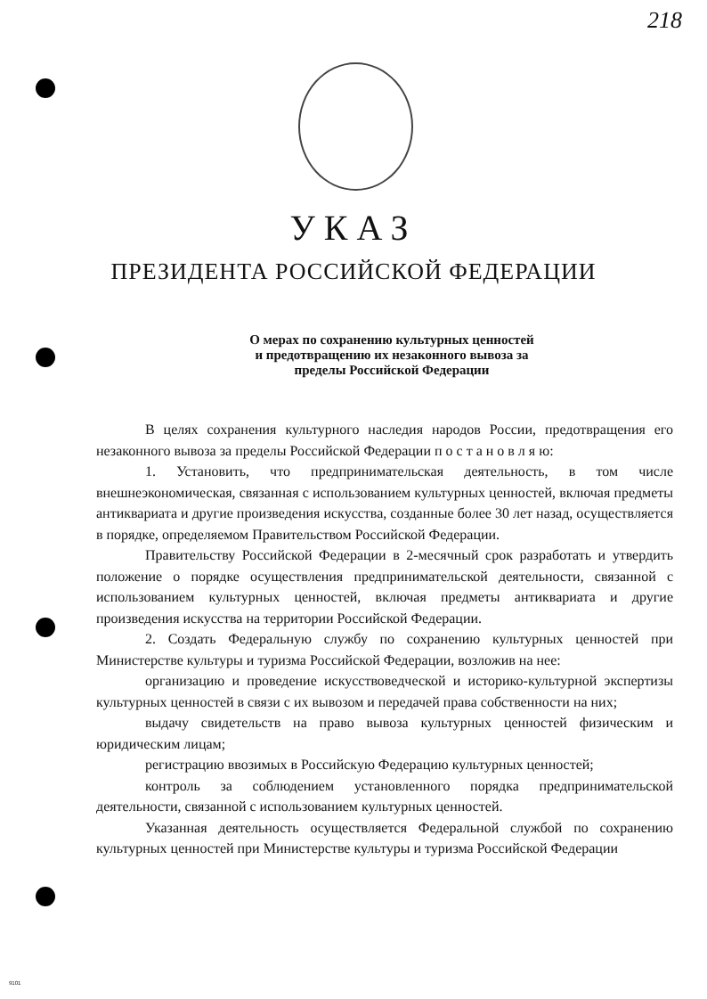218
УКАЗ
ПРЕЗИДЕНТА РОССИЙСКОЙ ФЕДЕРАЦИИ
О мерах по сохранению культурных ценностей
и предотвращению их незаконного вывоза за
пределы Российской Федерации
В целях сохранения культурного наследия народов России, предотвращения его незаконного вывоза за пределы Российской Федерации п о с т а н о в л я ю:
1. Установить, что предпринимательская деятельность, в том числе внешнеэкономическая, связанная с использованием культурных ценностей, включая предметы антиквариата и другие произведения искусства, созданные более 30 лет назад, осуществляется в порядке, определяемом Правительством Российской Федерации.
Правительству Российской Федерации в 2-месячный срок разработать и утвердить положение о порядке осуществления предпринимательской деятельности, связанной с использованием культурных ценностей, включая предметы антиквариата и другие произведения искусства на территории Российской Федерации.
2. Создать Федеральную службу по сохранению культурных ценностей при Министерстве культуры и туризма Российской Федерации, возложив на нее:
организацию и проведение искусствоведческой и историко-культурной экспертизы культурных ценностей в связи с их вывозом и передачей права собственности на них;
выдачу свидетельств на право вывоза культурных ценностей физическим и юридическим лицам;
регистрацию ввозимых в Российскую Федерацию культурных ценностей;
контроль за соблюдением установленного порядка предпринимательской деятельности, связанной с использованием культурных ценностей.
Указанная деятельность осуществляется Федеральной службой по сохранению культурных ценностей при Министерстве культуры и туризма Российской Федерации
9101